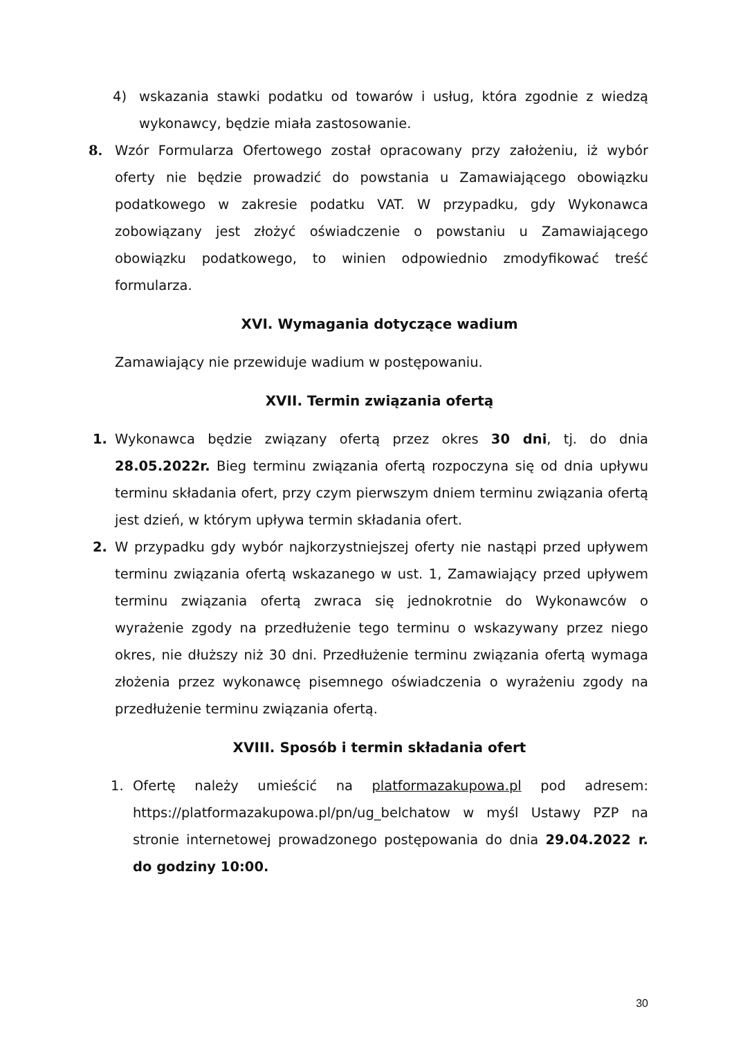4) wskazania stawki podatku od towarów i usług, która zgodnie z wiedzą wykonawcy, będzie miała zastosowanie.
8. Wzór Formularza Ofertowego został opracowany przy założeniu, iż wybór oferty nie będzie prowadzić do powstania u Zamawiającego obowiązku podatkowego w zakresie podatku VAT. W przypadku, gdy Wykonawca zobowiązany jest złożyć oświadczenie o powstaniu u Zamawiającego obowiązku podatkowego, to winien odpowiednio zmodyfikować treść formularza.
XVI. Wymagania dotyczące wadium
Zamawiający nie przewiduje wadium w postępowaniu.
XVII. Termin związania ofertą
1. Wykonawca będzie związany ofertą przez okres 30 dni, tj. do dnia 28.05.2022r. Bieg terminu związania ofertą rozpoczyna się od dnia upływu terminu składania ofert, przy czym pierwszym dniem terminu związania ofertą jest dzień, w którym upływa termin składania ofert.
2. W przypadku gdy wybór najkorzystniejszej oferty nie nastąpi przed upływem terminu związania ofertą wskazanego w ust. 1, Zamawiający przed upływem terminu związania ofertą zwraca się jednokrotnie do Wykonawców o wyrażenie zgody na przedłużenie tego terminu o wskazywany przez niego okres, nie dłuższy niż 30 dni. Przedłużenie terminu związania ofertą wymaga złożenia przez wykonawcę pisemnego oświadczenia o wyrażeniu zgody na przedłużenie terminu związania ofertą.
XVIII. Sposób i termin składania ofert
1. Ofertę należy umieścić na platformazakupowa.pl pod adresem: https://platformazakupowa.pl/pn/ug_belchatow w myśl Ustawy PZP na stronie internetowej prowadzonego postępowania do dnia 29.04.2022 r. do godziny 10:00.
30